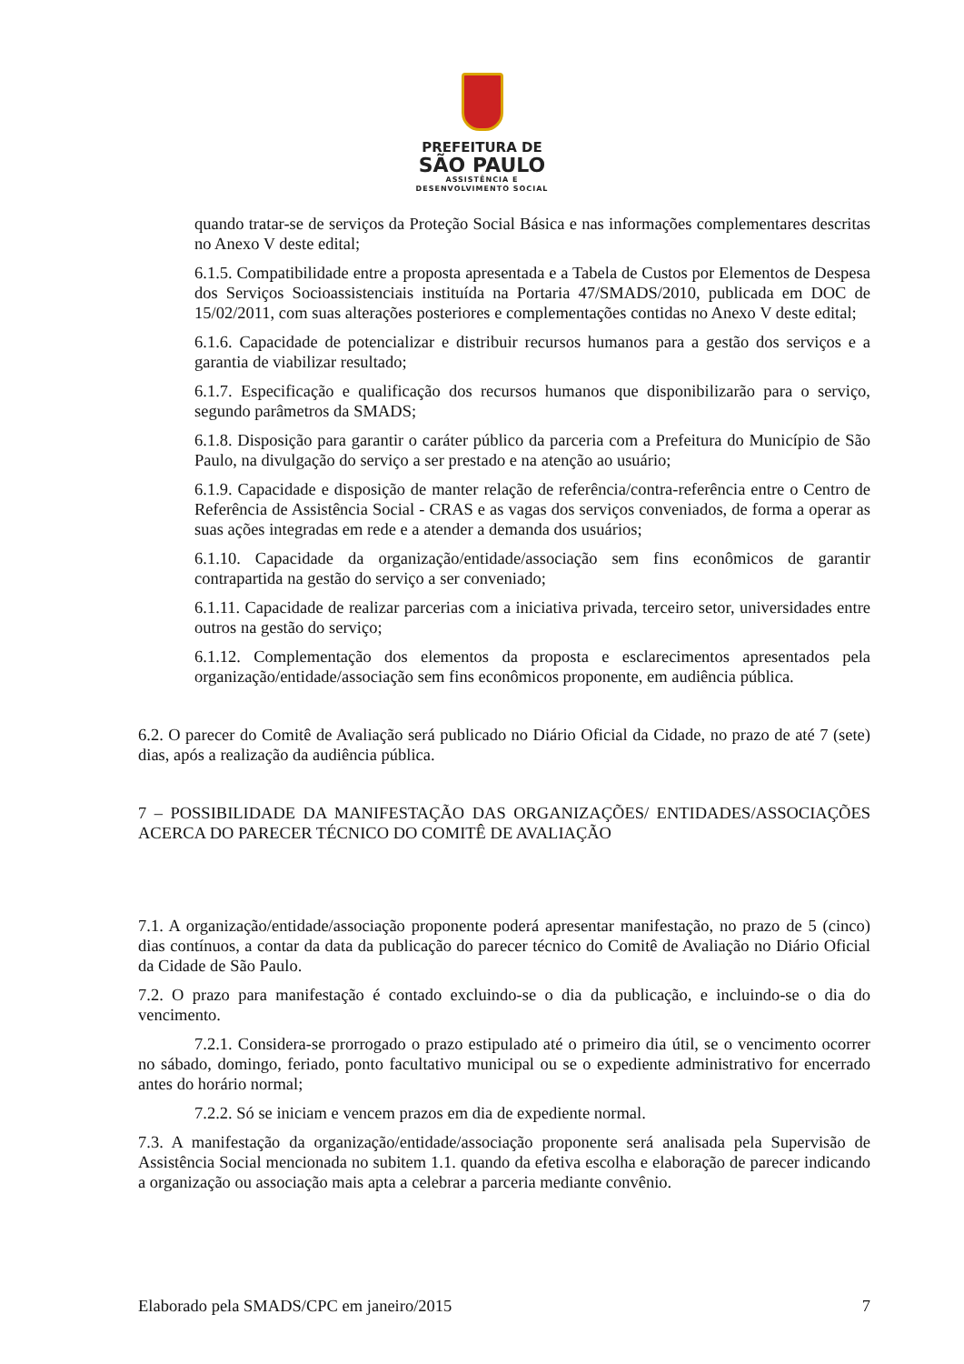PREFEITURA DE
SÃO PAULO
ASSISTÊNCIA E
DESENVOLVIMENTO SOCIAL
quando tratar-se de serviços da Proteção Social Básica e nas informações complementares descritas no Anexo V deste edital;
6.1.5. Compatibilidade entre a proposta apresentada e a Tabela de Custos por Elementos de Despesa dos Serviços Socioassistenciais instituída na Portaria 47/SMADS/2010, publicada em DOC de 15/02/2011, com suas alterações posteriores e complementações contidas no Anexo V deste edital;
6.1.6. Capacidade de potencializar e distribuir recursos humanos para a gestão dos serviços e a garantia de viabilizar resultado;
6.1.7. Especificação e qualificação dos recursos humanos que disponibilizarão para o serviço, segundo parâmetros da SMADS;
6.1.8. Disposição para garantir o caráter público da parceria com a Prefeitura do Município de São Paulo, na divulgação do serviço a ser prestado e na atenção ao usuário;
6.1.9. Capacidade e disposição de manter relação de referência/contra-referência entre o Centro de Referência de Assistência Social - CRAS e as vagas dos serviços conveniados, de forma a operar as suas ações integradas em rede e a atender a demanda dos usuários;
6.1.10. Capacidade da organização/entidade/associação sem fins econômicos de garantir contrapartida na gestão do serviço a ser conveniado;
6.1.11. Capacidade de realizar parcerias com a iniciativa privada, terceiro setor, universidades entre outros na gestão do serviço;
6.1.12. Complementação dos elementos da proposta e esclarecimentos apresentados pela organização/entidade/associação sem fins econômicos proponente, em audiência pública.
6.2. O parecer do Comitê de Avaliação será publicado no Diário Oficial da Cidade, no prazo de até 7 (sete) dias, após a realização da audiência pública.
7 – POSSIBILIDADE DA MANIFESTAÇÃO DAS ORGANIZAÇÕES/ ENTIDADES/ASSOCIAÇÕES ACERCA DO PARECER TÉCNICO DO COMITÊ DE AVALIAÇÃO
7.1. A organização/entidade/associação proponente poderá apresentar manifestação, no prazo de 5 (cinco) dias contínuos, a contar da data da publicação do parecer técnico do Comitê de Avaliação no Diário Oficial da Cidade de São Paulo.
7.2. O prazo para manifestação é contado excluindo-se o dia da publicação, e incluindo-se o dia do vencimento.
7.2.1. Considera-se prorrogado o prazo estipulado até o primeiro dia útil, se o vencimento ocorrer no sábado, domingo, feriado, ponto facultativo municipal ou se o expediente administrativo for encerrado antes do horário normal;
7.2.2. Só se iniciam e vencem prazos em dia de expediente normal.
7.3. A manifestação da organização/entidade/associação proponente será analisada pela Supervisão de Assistência Social mencionada no subitem 1.1. quando da efetiva escolha e elaboração de parecer indicando a organização ou associação mais apta a celebrar a parceria mediante convênio.
Elaborado pela SMADS/CPC em janeiro/2015 7